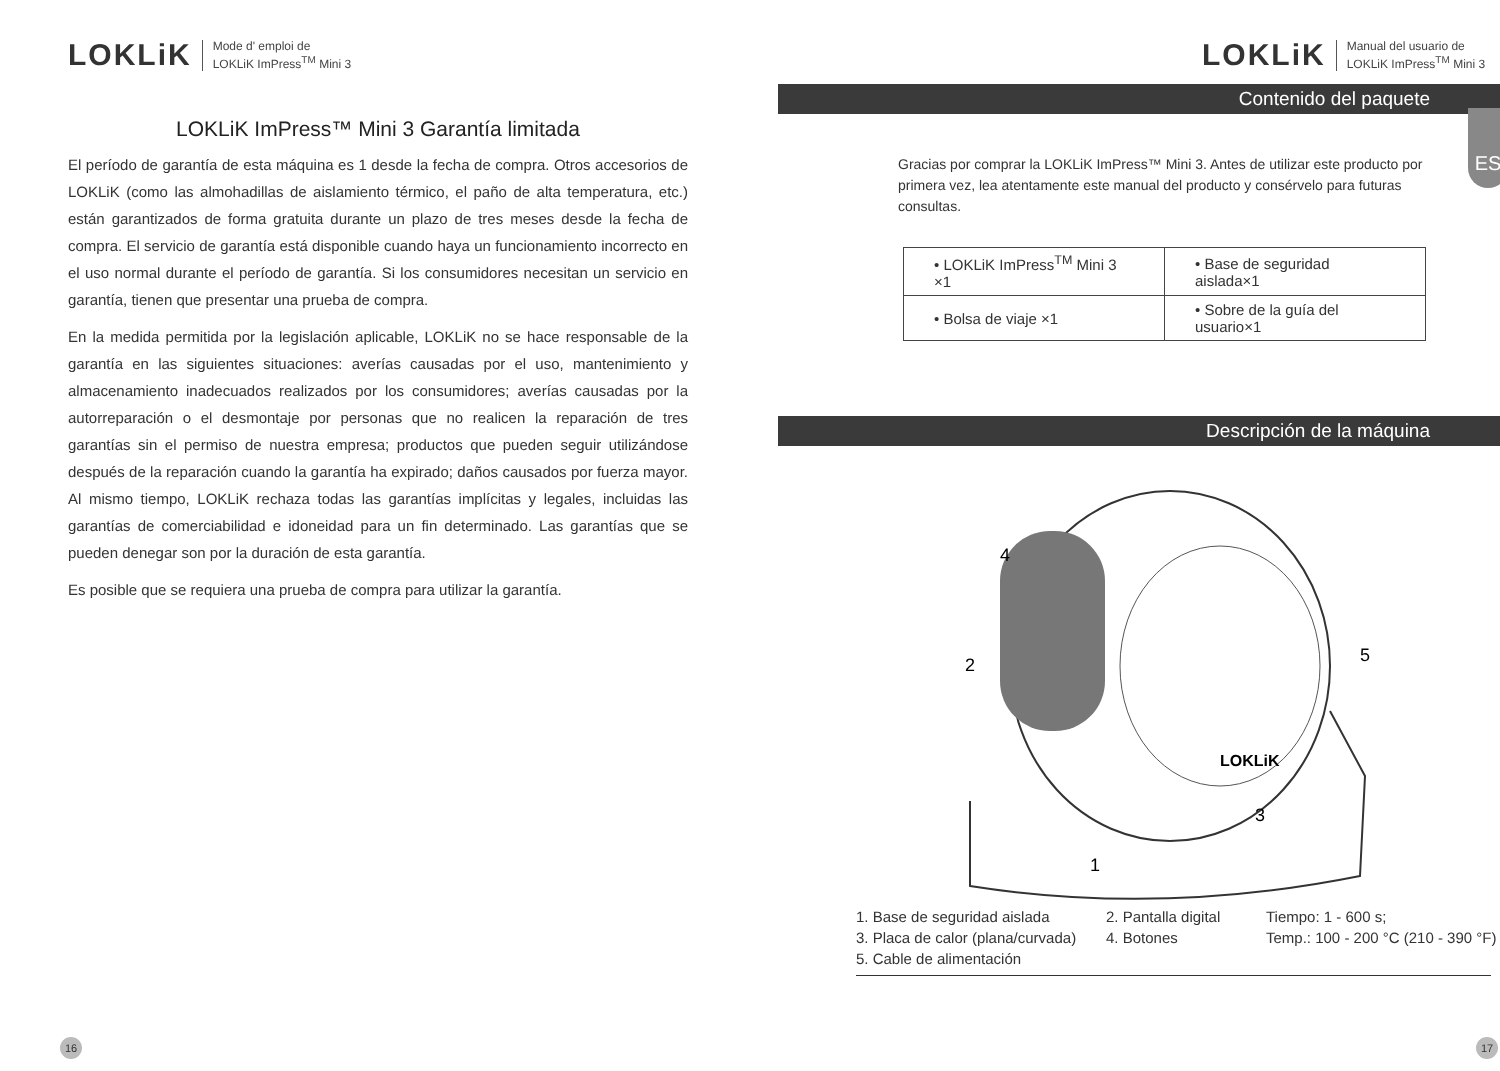LOKLiK Mode d' emploi de
LOKLiK ImPress<sup>TM</sup> Mini 3
LOKLiK ImPress™ Mini 3 Garantía limitada
El período de garantía de esta máquina es 1 desde la fecha de compra. Otros accesorios de LOKLiK (como las almohadillas de aislamiento térmico, el paño de alta temperatura, etc.) están garantizados de forma gratuita durante un plazo de tres meses desde la fecha de compra. El servicio de garantía está disponible cuando haya un funcionamiento incorrecto en el uso normal durante el período de garantía. Si los consumidores necesitan un servicio en garantía, tienen que presentar una prueba de compra.
En la medida permitida por la legislación aplicable, LOKLiK no se hace responsable de la garantía en las siguientes situaciones: averías causadas por el uso, mantenimiento y almacenamiento inadecuados realizados por los consumidores; averías causadas por la autorreparación o el desmontaje por personas que no realicen la reparación de tres garantías sin el permiso de nuestra empresa; productos que pueden seguir utilizándose después de la reparación cuando la garantía ha expirado; daños causados por fuerza mayor. Al mismo tiempo, LOKLiK rechaza todas las garantías implícitas y legales, incluidas las garantías de comerciabilidad e idoneidad para un fin determinado. Las garantías que se pueden denegar son por la duración de esta garantía.
Es posible que se requiera una prueba de compra para utilizar la garantía.
16
LOKLiK Manual del usuario de
LOKLiK ImPress<sup>TM</sup> Mini 3
Contenido del paquete
ES
Gracias por comprar la LOKLiK ImPress™ Mini 3. Antes de utilizar este producto por primera vez, lea atentamente este manual del producto y consérvelo para futuras consultas.
| • LOKLiK ImPress<sup>TM</sup> Mini 3 ×1 | • Base de seguridad aislada×1 |
| • Bolsa de viaje ×1 | • Sobre de la guía del usuario×1 |
Descripción de la máquina
4
2
5
3
1
LOKLiK
1. Base de seguridad aislada 2. Pantalla digital Tiempo: 1 - 600 s; 3. Placa de calor (plana/curvada) 4. Botones Temp.: 100 - 200 °C (210 - 390 °F) 5. Cable de alimentación
17